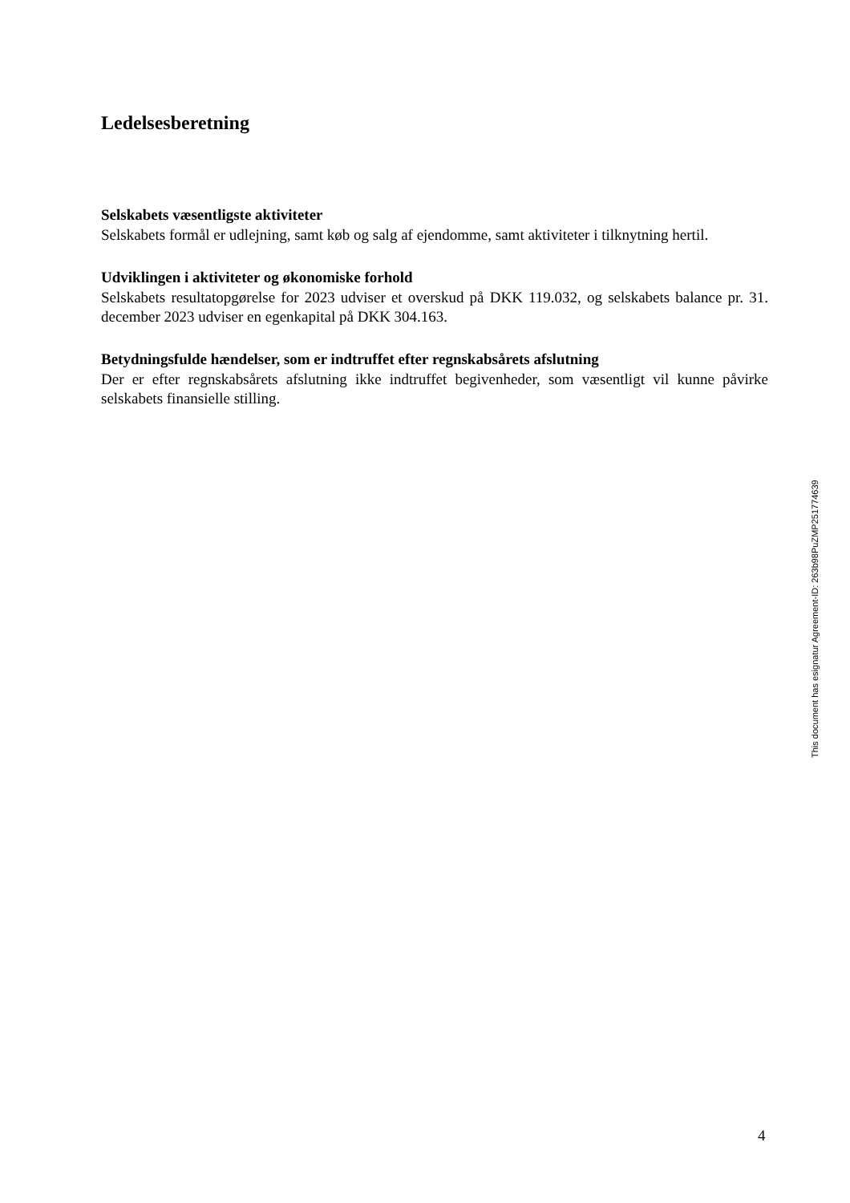Ledelsesberetning
Selskabets væsentligste aktiviteter
Selskabets formål er udlejning, samt køb og salg af ejendomme, samt aktiviteter i tilknytning hertil.
Udviklingen i aktiviteter og økonomiske forhold
Selskabets resultatopgørelse for 2023 udviser et overskud på DKK 119.032, og selskabets balance pr. 31. december 2023 udviser en egenkapital på DKK 304.163.
Betydningsfulde hændelser, som er indtruffet efter regnskabsårets afslutning
Der er efter regnskabsårets afslutning ikke indtruffet begivenheder, som væsentligt vil kunne påvirke selskabets finansielle stilling.
This document has esignatur Agreement-ID: 263b98PuZMP251774639
4